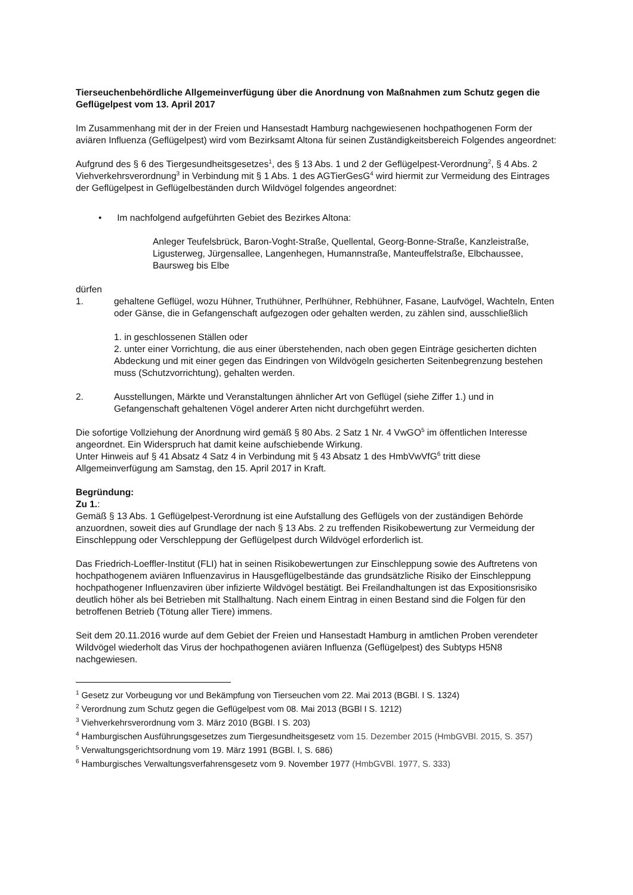Tierseuchenbehördliche Allgemeinverfügung über die Anordnung von Maßnahmen zum Schutz gegen die Geflügelpest vom 13. April 2017
Im Zusammenhang mit der in der Freien und Hansestadt Hamburg nachgewiesenen hochpathogenen Form der aviären Influenza (Geflügelpest) wird vom Bezirksamt Altona für seinen Zuständigkeitsbereich Folgendes angeordnet:
Aufgrund des § 6 des Tiergesundheitsgesetzes<sup>1</sup>, des § 13 Abs. 1 und 2 der Geflügelpest-Verordnung<sup>2</sup>, § 4 Abs. 2 Viehverkehrsverordnung<sup>3</sup> in Verbindung mit § 1 Abs. 1 des AGTierGesG<sup>4</sup> wird hiermit zur Vermeidung des Eintrages der Geflügelpest in Geflügelbeständen durch Wildvögel folgendes angeordnet:
• Im nachfolgend aufgeführten Gebiet des Bezirkes Altona:
Anleger Teufelsbrück, Baron-Voght-Straße, Quellental, Georg-Bonne-Straße, Kanzleistraße, Ligusterweg, Jürgensallee, Langenhegen, Humannstraße, Manteuffelstraße, Elbchaussee, Baursweg bis Elbe
dürfen
1. gehaltene Geflügel, wozu Hühner, Truthühner, Perlhühner, Rebhühner, Fasane, Laufvögel, Wachteln, Enten oder Gänse, die in Gefangenschaft aufgezogen oder gehalten werden, zu zählen sind, ausschließlich
1. in geschlossenen Ställen oder
2. unter einer Vorrichtung, die aus einer überstehenden, nach oben gegen Einträge gesicherten dichten Abdeckung und mit einer gegen das Eindringen von Wildvögeln gesicherten Seitenbegrenzung bestehen muss (Schutzvorrichtung), gehalten werden.
2. Ausstellungen, Märkte und Veranstaltungen ähnlicher Art von Geflügel (siehe Ziffer 1.) und in Gefangenschaft gehaltenen Vögel anderer Arten nicht durchgeführt werden.
Die sofortige Vollziehung der Anordnung wird gemäß § 80 Abs. 2 Satz 1 Nr. 4 VwGO<sup>5</sup> im öffentlichen Interesse angeordnet. Ein Widerspruch hat damit keine aufschiebende Wirkung.
Unter Hinweis auf § 41 Absatz 4 Satz 4 in Verbindung mit § 43 Absatz 1 des HmbVwVfG<sup>6</sup> tritt diese Allgemeinverfügung am Samstag, den 15. April 2017 in Kraft.
Begründung:
Zu 1.:
Gemäß § 13 Abs. 1 Geflügelpest-Verordnung ist eine Aufstallung des Geflügels von der zuständigen Behörde anzuordnen, soweit dies auf Grundlage der nach § 13 Abs. 2 zu treffenden Risikobewertung zur Vermeidung der Einschleppung oder Verschleppung der Geflügelpest durch Wildvögel erforderlich ist.
Das Friedrich-Loeffler-Institut (FLI) hat in seinen Risikobewertungen zur Einschleppung sowie des Auftretens von hochpathogenem aviären Influenzavirus in Hausgeflügelbestände das grundsätzliche Risiko der Einschleppung hochpathogener Influenzaviren über infizierte Wildvögel bestätigt. Bei Freilandhaltungen ist das Expositionsrisiko deutlich höher als bei Betrieben mit Stallhaltung. Nach einem Eintrag in einen Bestand sind die Folgen für den betroffenen Betrieb (Tötung aller Tiere) immens.
Seit dem 20.11.2016 wurde auf dem Gebiet der Freien und Hansestadt Hamburg in amtlichen Proben verendeter Wildvögel wiederholt das Virus der hochpathogenen aviären Influenza (Geflügelpest) des Subtyps H5N8 nachgewiesen.
<sup>1</sup> Gesetz zur Vorbeugung vor und Bekämpfung von Tierseuchen vom 22. Mai 2013 (BGBl. I S. 1324)
<sup>2</sup> Verordnung zum Schutz gegen die Geflügelpest vom 08. Mai 2013 (BGBl I S. 1212)
<sup>3</sup> Viehverkehrsverordnung vom 3. März 2010 (BGBl. I S. 203)
<sup>4</sup> Hamburgischen Ausführungsgesetzes zum Tiergesundheitsgesetz vom 15. Dezember 2015 (HmbGVBl. 2015, S. 357)
<sup>5</sup> Verwaltungsgerichtsordnung vom 19. März 1991 (BGBl. I, S. 686)
<sup>6</sup> Hamburgisches Verwaltungsverfahrensgesetz vom 9. November 1977 (HmbGVBl. 1977, S. 333)